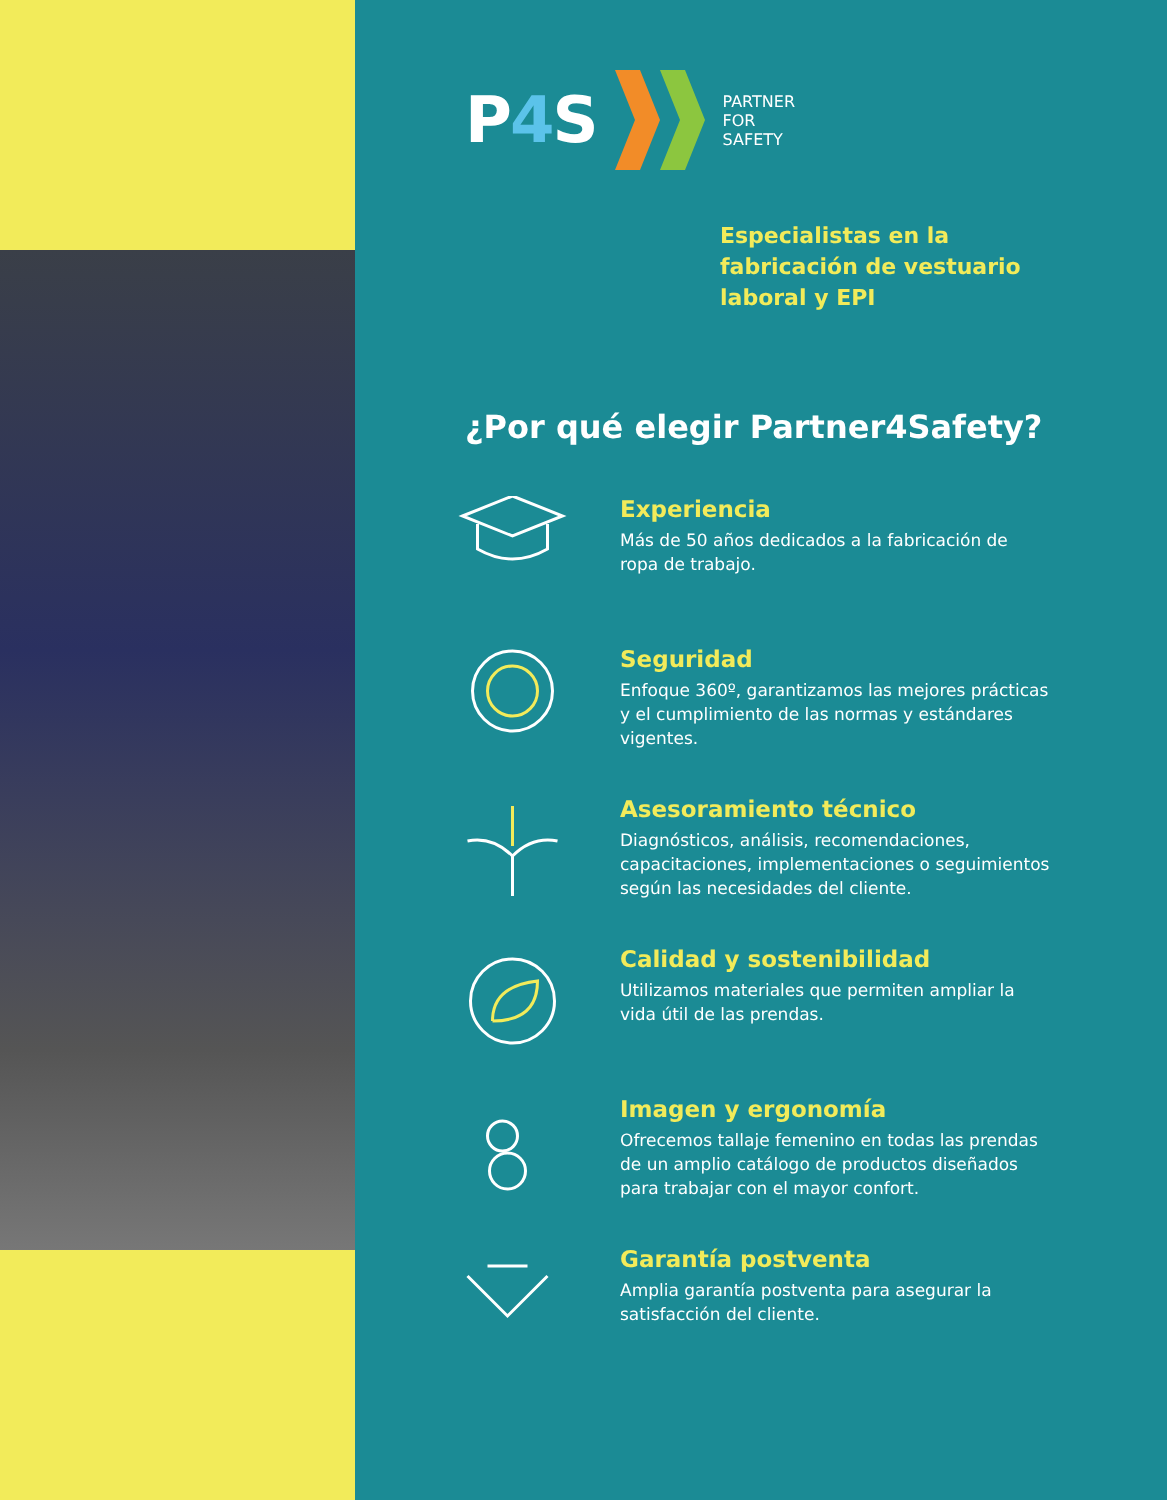P4 S
PARTNER
FOR
SAFETY
Especialistas en la
fabricación de vestuario
laboral y EPI
¿Por qué elegir Partner4Safety?
Experiencia
Más de 50 años dedicados a la fabricación de ropa de trabajo.
Seguridad
Enfoque 360º, garantizamos las mejores prácticas y el cumplimiento de las normas y estándares vigentes.
Asesoramiento técnico
Diagnósticos, análisis, recomendaciones, capacitaciones, implementaciones o seguimientos según las necesidades del cliente.
Calidad y sostenibilidad
Utilizamos materiales que permiten ampliar la vida útil de las prendas.
Imagen y ergonomía
Ofrecemos tallaje femenino en todas las prendas de un amplio catálogo de productos diseñados para trabajar con el mayor confort.
Garantía postventa
Amplia garantía postventa para asegurar la satisfacción del cliente.